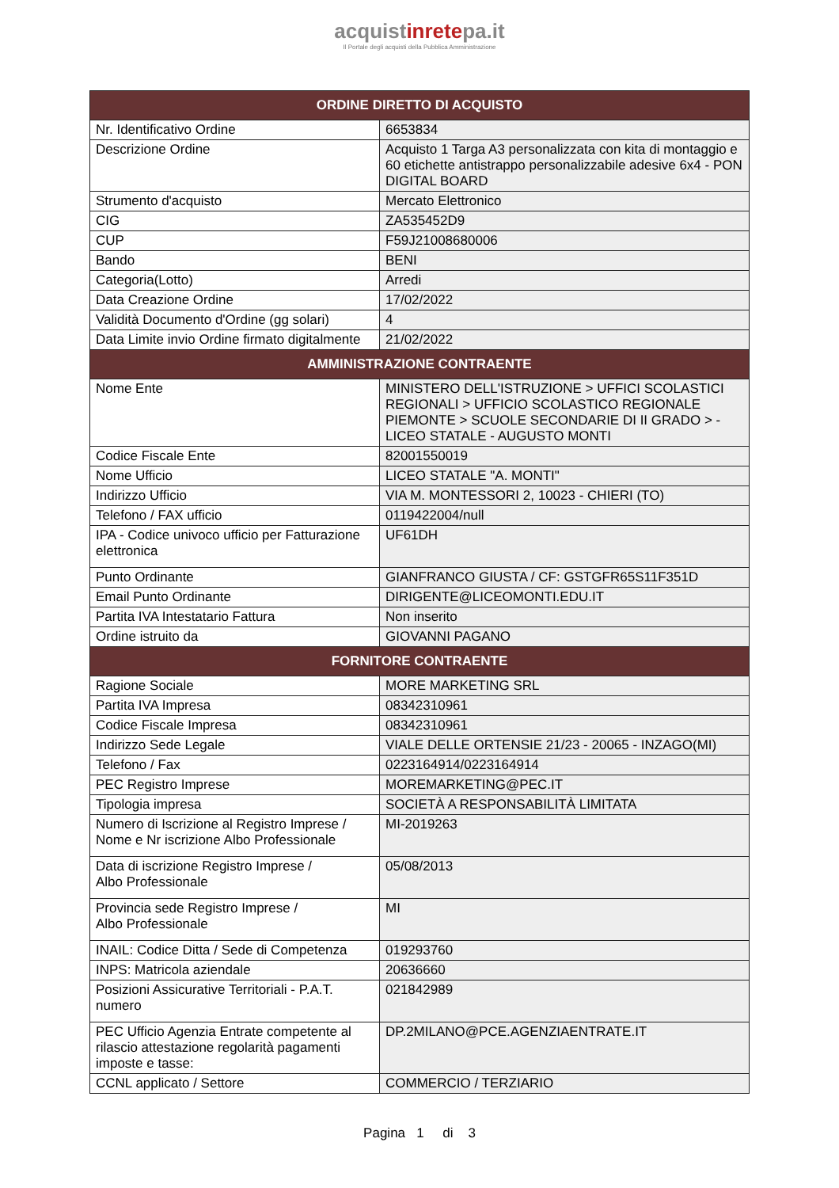acquistinretepa.it
Il Portale degli acquisti della Pubblica Amministrazione
| ORDINE DIRETTO DI ACQUISTO | |
| --- | --- |
| Nr. Identificativo Ordine | 6653834 |
| Descrizione Ordine | Acquisto 1 Targa A3 personalizzata con kita di montaggio e 60 etichette antistrappo personalizzabile adesive 6x4 - PON DIGITAL BOARD |
| Strumento d'acquisto | Mercato Elettronico |
| CIG | ZA535452D9 |
| CUP | F59J21008680006 |
| Bando | BENI |
| Categoria(Lotto) | Arredi |
| Data Creazione Ordine | 17/02/2022 |
| Validità Documento d'Ordine (gg solari) | 4 |
| Data Limite invio Ordine firmato digitalmente | 21/02/2022 |
| AMMINISTRAZIONE CONTRAENTE | |
| Nome Ente | MINISTERO DELL'ISTRUZIONE > UFFICI SCOLASTICI REGIONALI > UFFICIO SCOLASTICO REGIONALE PIEMONTE > SCUOLE SECONDARIE DI II GRADO > - LICEO STATALE - AUGUSTO MONTI |
| Codice Fiscale Ente | 82001550019 |
| Nome Ufficio | LICEO STATALE "A. MONTI" |
| Indirizzo Ufficio | VIA M. MONTESSORI 2, 10023 - CHIERI (TO) |
| Telefono / FAX ufficio | 0119422004/null |
| IPA - Codice univoco ufficio per Fatturazione elettronica | UF61DH |
| Punto Ordinante | GIANFRANCO GIUSTA / CF: GSTGFR65S11F351D |
| Email Punto Ordinante | DIRIGENTE@LICEOMONTI.EDU.IT |
| Partita IVA Intestatario Fattura | Non inserito |
| Ordine istruito da | GIOVANNI PAGANO |
| FORNITORE CONTRAENTE | |
| Ragione Sociale | MORE MARKETING SRL |
| Partita IVA Impresa | 08342310961 |
| Codice Fiscale Impresa | 08342310961 |
| Indirizzo Sede Legale | VIALE DELLE ORTENSIE 21/23 - 20065 - INZAGO(MI) |
| Telefono / Fax | 0223164914/0223164914 |
| PEC Registro Imprese | MOREMARKETING@PEC.IT |
| Tipologia impresa | SOCIETÀ A RESPONSABILITÀ LIMITATA |
| Numero di Iscrizione al Registro Imprese / Nome e Nr iscrizione Albo Professionale | MI-2019263 |
| Data di iscrizione Registro Imprese / Albo Professionale | 05/08/2013 |
| Provincia sede Registro Imprese / Albo Professionale | MI |
| INAIL: Codice Ditta / Sede di Competenza | 019293760 |
| INPS: Matricola aziendale | 20636660 |
| Posizioni Assicurative Territoriali - P.A.T. numero | 021842989 |
| PEC Ufficio Agenzia Entrate competente al rilascio attestazione regolarità pagamenti imposte e tasse: | DP.2MILANO@PCE.AGENZIAENTRATE.IT |
| CCNL applicato / Settore | COMMERCIO / TERZIARIO |
Pagina 1 di 3